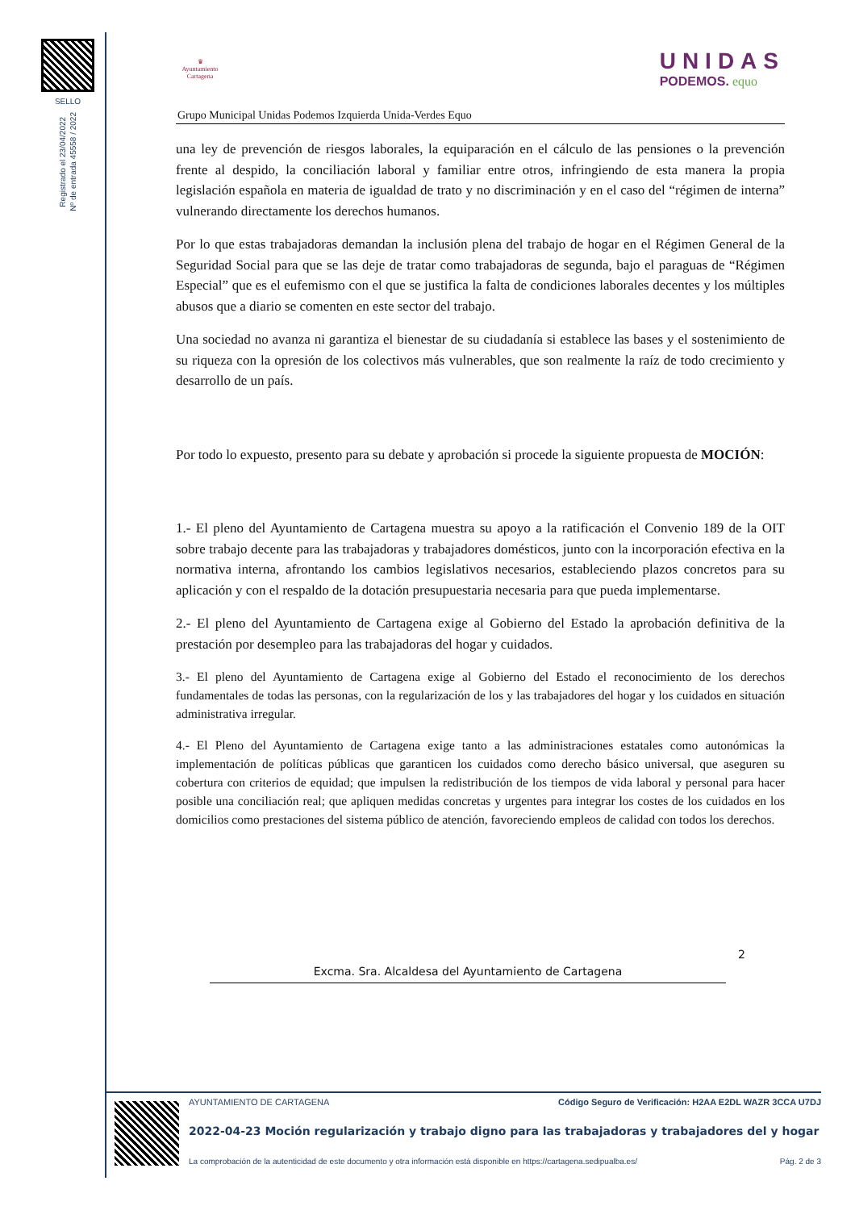SELLO
Registrado el 23/04/2022
Nº de entrada 45558 / 2022
♛
Ayuntamiento
Cartagena
UNIDAS
PODEMOS. equo
Grupo Municipal Unidas Podemos Izquierda Unida-Verdes Equo
una ley de prevención de riesgos laborales, la equiparación en el cálculo de las pensiones o la prevención frente al despido, la conciliación laboral y familiar entre otros, infringiendo de esta manera la propia legislación española en materia de igualdad de trato y no discriminación y en el caso del “régimen de interna” vulnerando directamente los derechos humanos.
Por lo que estas trabajadoras demandan la inclusión plena del trabajo de hogar en el Régimen General de la Seguridad Social para que se las deje de tratar como trabajadoras de segunda, bajo el paraguas de “Régimen Especial” que es el eufemismo con el que se justifica la falta de condiciones laborales decentes y los múltiples abusos que a diario se comenten en este sector del trabajo.
Una sociedad no avanza ni garantiza el bienestar de su ciudadanía si establece las bases y el sostenimiento de su riqueza con la opresión de los colectivos más vulnerables, que son realmente la raíz de todo crecimiento y desarrollo de un país.
Por todo lo expuesto, presento para su debate y aprobación si procede la siguiente propuesta de MOCIÓN:
1.- El pleno del Ayuntamiento de Cartagena muestra su apoyo a la ratificación el Convenio 189 de la OIT sobre trabajo decente para las trabajadoras y trabajadores domésticos, junto con la incorporación efectiva en la normativa interna, afrontando los cambios legislativos necesarios, estableciendo plazos concretos para su aplicación y con el respaldo de la dotación presupuestaria necesaria para que pueda implementarse.
2.- El pleno del Ayuntamiento de Cartagena exige al Gobierno del Estado la aprobación definitiva de la prestación por desempleo para las trabajadoras del hogar y cuidados.
3.- El pleno del Ayuntamiento de Cartagena exige al Gobierno del Estado el reconocimiento de los derechos fundamentales de todas las personas, con la regularización de los y las trabajadores del hogar y los cuidados en situación administrativa irregular.
4.- El Pleno del Ayuntamiento de Cartagena exige tanto a las administraciones estatales como autonómicas la implementación de políticas públicas que garanticen los cuidados como derecho básico universal, que aseguren su cobertura con criterios de equidad; que impulsen la redistribución de los tiempos de vida laboral y personal para hacer posible una conciliación real; que apliquen medidas concretas y urgentes para integrar los costes de los cuidados en los domicilios como prestaciones del sistema público de atención, favoreciendo empleos de calidad con todos los derechos.
2
Excma. Sra. Alcaldesa del Ayuntamiento de Cartagena
AYUNTAMIENTO DE CARTAGENA Código Seguro de Verificación: H2AA E2DL WAZR 3CCA U7DJ
2022-04-23 Moción regularización y trabajo digno para las trabajadoras y trabajadores del y hogar
La comprobación de la autenticidad de este documento y otra información está disponible en https://cartagena.sedipualba.es/ Pág. 2 de 3